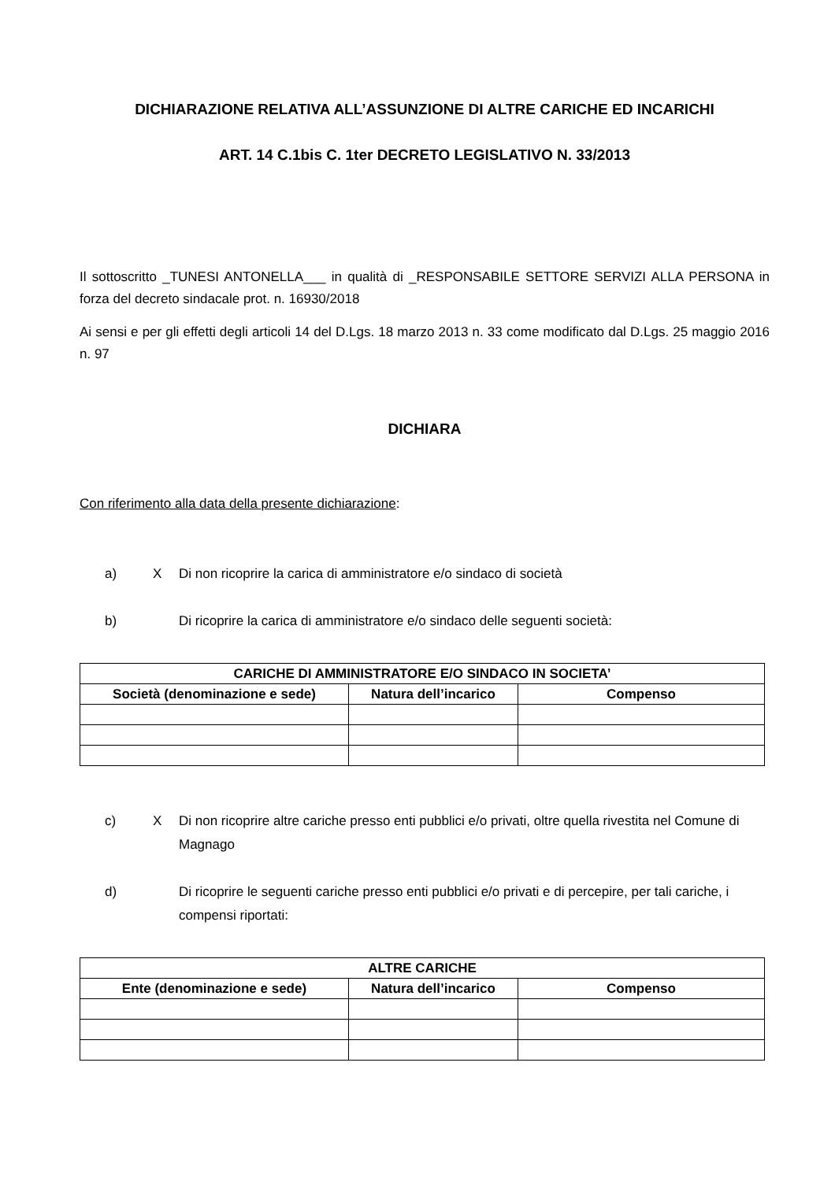DICHIARAZIONE RELATIVA ALL’ASSUNZIONE DI ALTRE CARICHE ED INCARICHI
ART. 14 C.1bis C. 1ter DECRETO LEGISLATIVO N. 33/2013
Il sottoscritto _TUNESI ANTONELLA___ in qualità di _RESPONSABILE SETTORE SERVIZI ALLA PERSONA in forza del decreto sindacale prot. n. 16930/2018
Ai sensi e per gli effetti degli articoli 14 del D.Lgs. 18 marzo 2013 n. 33 come modificato dal D.Lgs. 25 maggio 2016 n. 97
DICHIARA
Con riferimento alla data della presente dichiarazione:
a) X Di non ricoprire la carica di amministratore e/o sindaco di società
b) Di ricoprire la carica di amministratore e/o sindaco delle seguenti società:
| CARICHE DI AMMINISTRATORE E/O SINDACO IN SOCIETA’ | | |
| --- | --- | --- |
| Società (denominazione e sede) | Natura dell’incarico | Compenso |
c) X Di non ricoprire altre cariche presso enti pubblici e/o privati, oltre quella rivestita nel Comune di Magnago
d) Di ricoprire le seguenti cariche presso enti pubblici e/o privati e di percepire, per tali cariche, i compensi riportati:
| ALTRE CARICHE | | |
| --- | --- | --- |
| Ente (denominazione e sede) | Natura dell’incarico | Compenso |